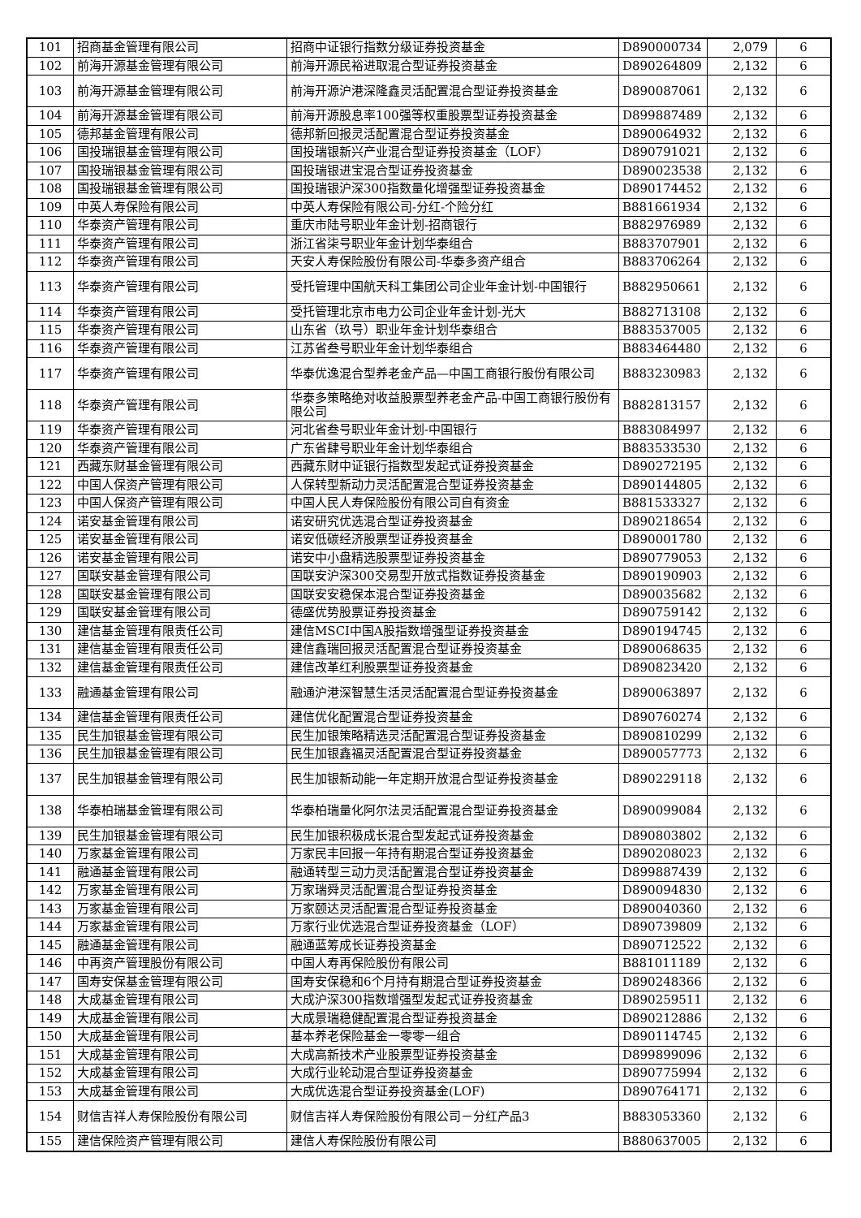| 101 | 招商基金管理有限公司 | 招商中证银行指数分级证券投资基金 | D890000734 | 2,079 | 6 |
| 102 | 前海开源基金管理有限公司 | 前海开源民裕进取混合型证券投资基金 | D890264809 | 2,132 | 6 |
| 103 | 前海开源基金管理有限公司 | 前海开源沪港深隆鑫灵活配置混合型证券投资基金 | D890087061 | 2,132 | 6 |
| 104 | 前海开源基金管理有限公司 | 前海开源股息率100强等权重股票型证券投资基金 | D899887489 | 2,132 | 6 |
| 105 | 德邦基金管理有限公司 | 德邦新回报灵活配置混合型证券投资基金 | D890064932 | 2,132 | 6 |
| 106 | 国投瑞银基金管理有限公司 | 国投瑞银新兴产业混合型证券投资基金（LOF） | D890791021 | 2,132 | 6 |
| 107 | 国投瑞银基金管理有限公司 | 国投瑞银进宝混合型证券投资基金 | D890023538 | 2,132 | 6 |
| 108 | 国投瑞银基金管理有限公司 | 国投瑞银沪深300指数量化增强型证券投资基金 | D890174452 | 2,132 | 6 |
| 109 | 中英人寿保险有限公司 | 中英人寿保险有限公司-分红-个险分红 | B881661934 | 2,132 | 6 |
| 110 | 华泰资产管理有限公司 | 重庆市陆号职业年金计划-招商银行 | B882976989 | 2,132 | 6 |
| 111 | 华泰资产管理有限公司 | 浙江省柒号职业年金计划华泰组合 | B883707901 | 2,132 | 6 |
| 112 | 华泰资产管理有限公司 | 天安人寿保险股份有限公司-华泰多资产组合 | B883706264 | 2,132 | 6 |
| 113 | 华泰资产管理有限公司 | 受托管理中国航天科工集团公司企业年金计划-中国银行 | B882950661 | 2,132 | 6 |
| 114 | 华泰资产管理有限公司 | 受托管理北京市电力公司企业年金计划-光大 | B882713108 | 2,132 | 6 |
| 115 | 华泰资产管理有限公司 | 山东省（玖号）职业年金计划华泰组合 | B883537005 | 2,132 | 6 |
| 116 | 华泰资产管理有限公司 | 江苏省叁号职业年金计划华泰组合 | B883464480 | 2,132 | 6 |
| 117 | 华泰资产管理有限公司 | 华泰优逸混合型养老金产品—中国工商银行股份有限公司 | B883230983 | 2,132 | 6 |
| 118 | 华泰资产管理有限公司 | 华泰多策略绝对收益股票型养老金产品-中国工商银行股份有限公司 | B882813157 | 2,132 | 6 |
| 119 | 华泰资产管理有限公司 | 河北省叁号职业年金计划-中国银行 | B883084997 | 2,132 | 6 |
| 120 | 华泰资产管理有限公司 | 广东省肆号职业年金计划华泰组合 | B883533530 | 2,132 | 6 |
| 121 | 西藏东财基金管理有限公司 | 西藏东财中证银行指数型发起式证券投资基金 | D890272195 | 2,132 | 6 |
| 122 | 中国人保资产管理有限公司 | 人保转型新动力灵活配置混合型证券投资基金 | D890144805 | 2,132 | 6 |
| 123 | 中国人保资产管理有限公司 | 中国人民人寿保险股份有限公司自有资金 | B881533327 | 2,132 | 6 |
| 124 | 诺安基金管理有限公司 | 诺安研究优选混合型证券投资基金 | D890218654 | 2,132 | 6 |
| 125 | 诺安基金管理有限公司 | 诺安低碳经济股票型证券投资基金 | D890001780 | 2,132 | 6 |
| 126 | 诺安基金管理有限公司 | 诺安中小盘精选股票型证券投资基金 | D890779053 | 2,132 | 6 |
| 127 | 国联安基金管理有限公司 | 国联安沪深300交易型开放式指数证券投资基金 | D890190903 | 2,132 | 6 |
| 128 | 国联安基金管理有限公司 | 国联安安稳保本混合型证券投资基金 | D890035682 | 2,132 | 6 |
| 129 | 国联安基金管理有限公司 | 德盛优势股票证券投资基金 | D890759142 | 2,132 | 6 |
| 130 | 建信基金管理有限责任公司 | 建信MSCI中国A股指数增强型证券投资基金 | D890194745 | 2,132 | 6 |
| 131 | 建信基金管理有限责任公司 | 建信鑫瑞回报灵活配置混合型证券投资基金 | D890068635 | 2,132 | 6 |
| 132 | 建信基金管理有限责任公司 | 建信改革红利股票型证券投资基金 | D890823420 | 2,132 | 6 |
| 133 | 融通基金管理有限公司 | 融通沪港深智慧生活灵活配置混合型证券投资基金 | D890063897 | 2,132 | 6 |
| 134 | 建信基金管理有限责任公司 | 建信优化配置混合型证券投资基金 | D890760274 | 2,132 | 6 |
| 135 | 民生加银基金管理有限公司 | 民生加银策略精选灵活配置混合型证券投资基金 | D890810299 | 2,132 | 6 |
| 136 | 民生加银基金管理有限公司 | 民生加银鑫福灵活配置混合型证券投资基金 | D890057773 | 2,132 | 6 |
| 137 | 民生加银基金管理有限公司 | 民生加银新动能一年定期开放混合型证券投资基金 | D890229118 | 2,132 | 6 |
| 138 | 华泰柏瑞基金管理有限公司 | 华泰柏瑞量化阿尔法灵活配置混合型证券投资基金 | D890099084 | 2,132 | 6 |
| 139 | 民生加银基金管理有限公司 | 民生加银积极成长混合型发起式证券投资基金 | D890803802 | 2,132 | 6 |
| 140 | 万家基金管理有限公司 | 万家民丰回报一年持有期混合型证券投资基金 | D890208023 | 2,132 | 6 |
| 141 | 融通基金管理有限公司 | 融通转型三动力灵活配置混合型证券投资基金 | D899887439 | 2,132 | 6 |
| 142 | 万家基金管理有限公司 | 万家瑞舜灵活配置混合型证券投资基金 | D890094830 | 2,132 | 6 |
| 143 | 万家基金管理有限公司 | 万家颐达灵活配置混合型证券投资基金 | D890040360 | 2,132 | 6 |
| 144 | 万家基金管理有限公司 | 万家行业优选混合型证券投资基金（LOF） | D890739809 | 2,132 | 6 |
| 145 | 融通基金管理有限公司 | 融通蓝筹成长证券投资基金 | D890712522 | 2,132 | 6 |
| 146 | 中再资产管理股份有限公司 | 中国人寿再保险股份有限公司 | B881011189 | 2,132 | 6 |
| 147 | 国寿安保基金管理有限公司 | 国寿安保稳和6个月持有期混合型证券投资基金 | D890248366 | 2,132 | 6 |
| 148 | 大成基金管理有限公司 | 大成沪深300指数增强型发起式证券投资基金 | D890259511 | 2,132 | 6 |
| 149 | 大成基金管理有限公司 | 大成景瑞稳健配置混合型证券投资基金 | D890212886 | 2,132 | 6 |
| 150 | 大成基金管理有限公司 | 基本养老保险基金一零零一组合 | D890114745 | 2,132 | 6 |
| 151 | 大成基金管理有限公司 | 大成高新技术产业股票型证券投资基金 | D899899096 | 2,132 | 6 |
| 152 | 大成基金管理有限公司 | 大成行业轮动混合型证券投资基金 | D890775994 | 2,132 | 6 |
| 153 | 大成基金管理有限公司 | 大成优选混合型证券投资基金(LOF) | D890764171 | 2,132 | 6 |
| 154 | 财信吉祥人寿保险股份有限公司 | 财信吉祥人寿保险股份有限公司－分红产品3 | B883053360 | 2,132 | 6 |
| 155 | 建信保险资产管理有限公司 | 建信人寿保险股份有限公司 | B880637005 | 2,132 | 6 |